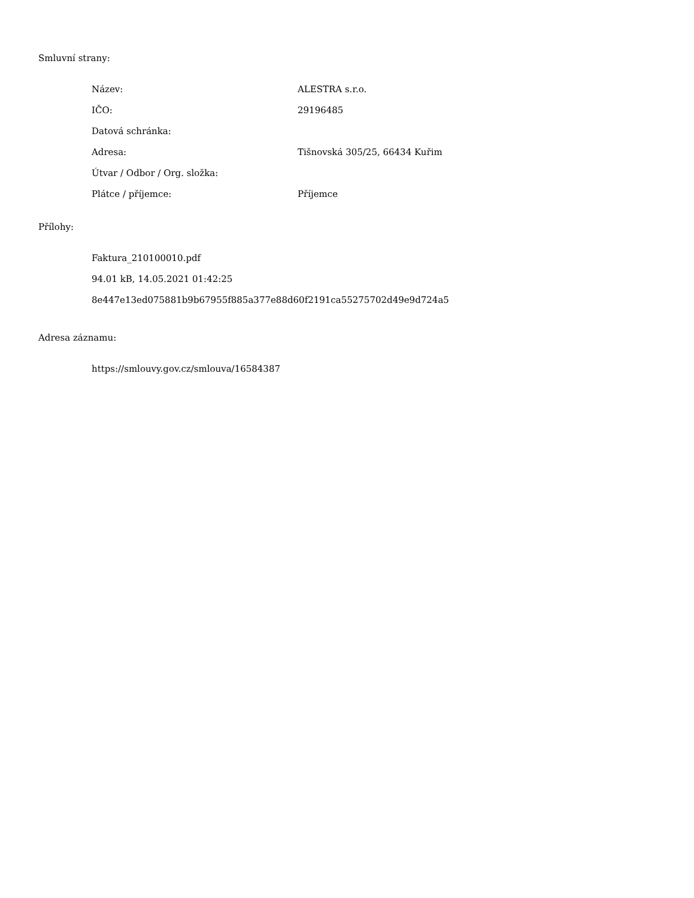Smluvní strany:
| Název: | ALESTRA s.r.o. |
| IČO: | 29196485 |
| Datová schránka: | |
| Adresa: | Tišnovská 305/25, 66434 Kuřim |
| Útvar / Odbor / Org. složka: | |
| Plátce / příjemce: | Příjemce |
Přílohy:
Faktura_210100010.pdf
94.01 kB, 14.05.2021 01:42:25
8e447e13ed075881b9b67955f885a377e88d60f2191ca55275702d49e9d724a5
Adresa záznamu:
https://smlouvy.gov.cz/smlouva/16584387